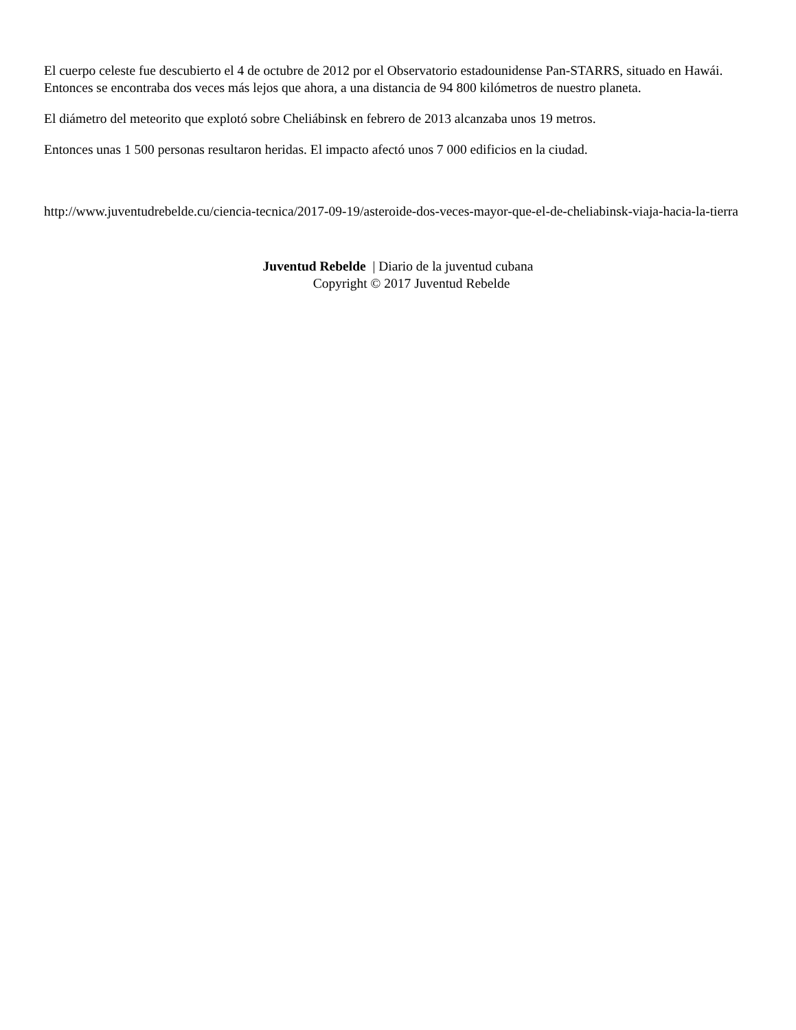El cuerpo celeste fue descubierto el 4 de octubre de 2012 por el Observatorio estadounidense Pan-STARRS, situado en Hawái. Entonces se encontraba dos veces más lejos que ahora, a una distancia de 94 800 kilómetros de nuestro planeta.
El diámetro del meteorito que explotó sobre Cheliábinsk en febrero de 2013 alcanzaba unos 19 metros.
Entonces unas 1 500 personas resultaron heridas. El impacto afectó unos 7 000 edificios en la ciudad.
http://www.juventudrebelde.cu/ciencia-tecnica/2017-09-19/asteroide-dos-veces-mayor-que-el-de-cheliabinsk-viaja-hacia-la-tierra
Juventud Rebelde | Diario de la juventud cubana
Copyright © 2017 Juventud Rebelde